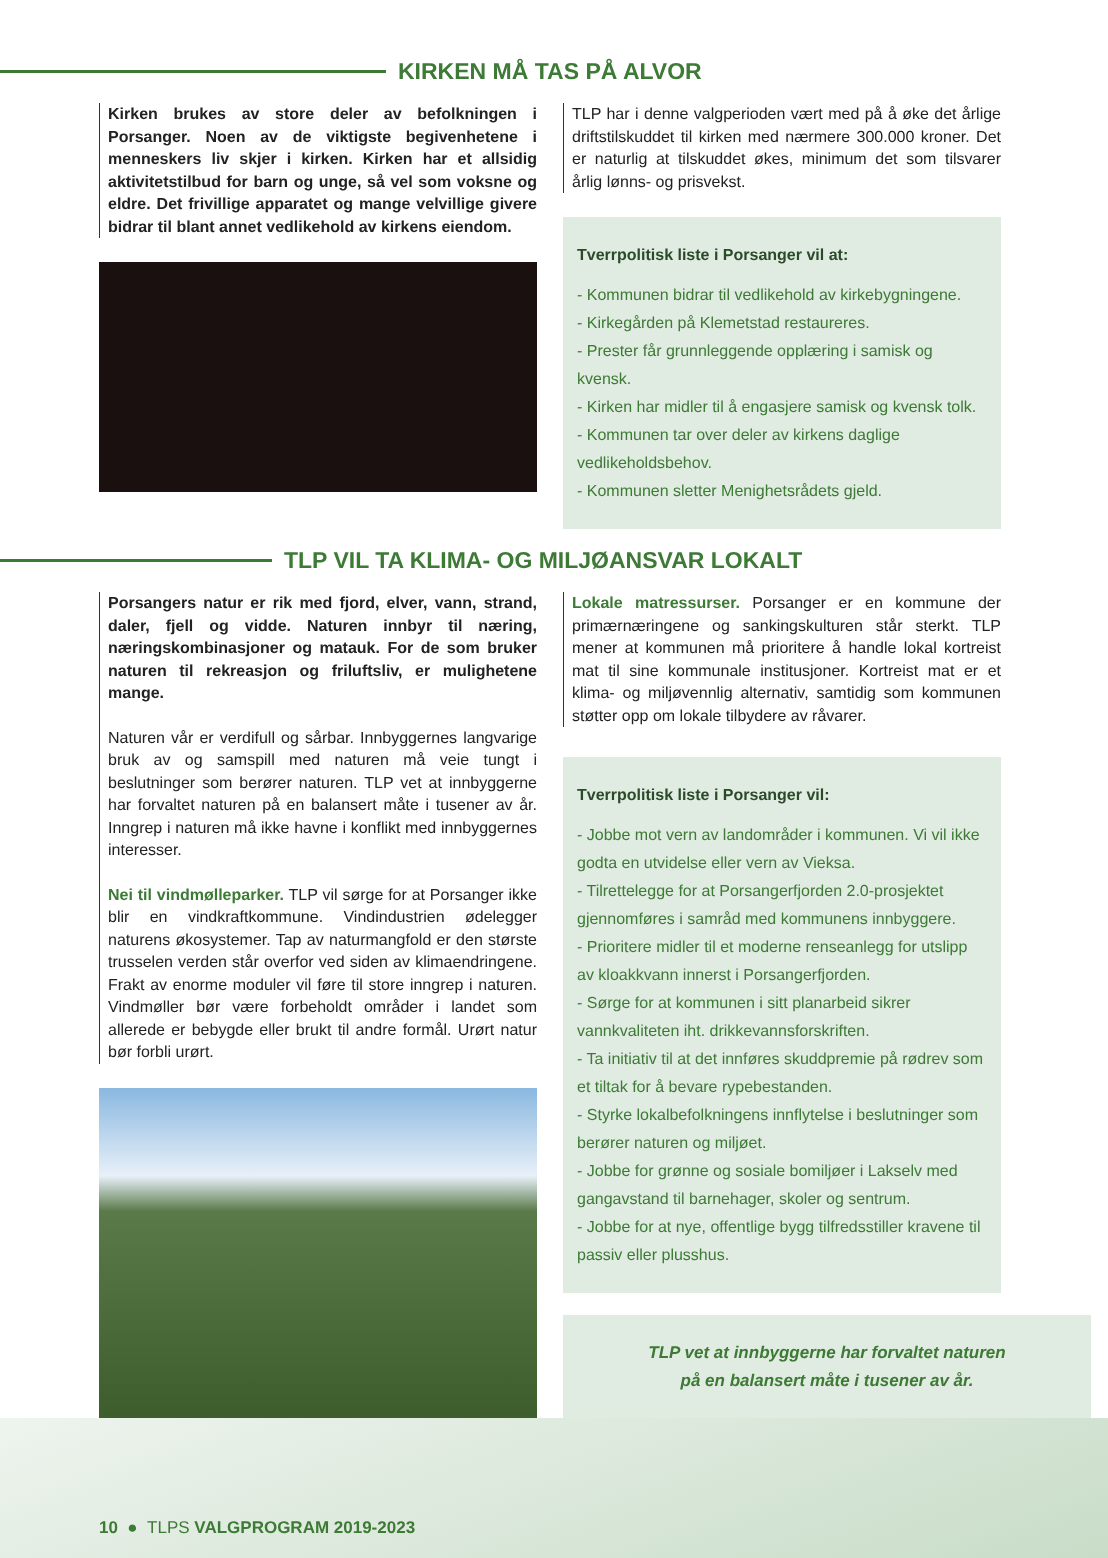KIRKEN MÅ TAS PÅ ALVOR
Kirken brukes av store deler av befolkningen i Porsanger. Noen av de viktigste begivenhetene i menneskers liv skjer i kirken. Kirken har et allsidig aktivitetstilbud for barn og unge, så vel som voksne og eldre. Det frivillige apparatet og mange velvillige givere bidrar til blant annet vedlikehold av kirkens eiendom.
TLP har i denne valgperioden vært med på å øke det årlige driftstilskuddet til kirken med nærmere 300.000 kroner. Det er naturlig at tilskuddet økes, minimum det som tilsvarer årlig lønns- og prisvekst.
Tverrpolitisk liste i Porsanger vil at:
- Kommunen bidrar til vedlikehold av kirkebygningene.
- Kirkegården på Klemetstad restaureres.
- Prester får grunnleggende opplæring i samisk og kvensk.
- Kirken har midler til å engasjere samisk og kvensk tolk.
- Kommunen tar over deler av kirkens daglige vedlikeholdsbehov.
- Kommunen sletter Menighetsrådets gjeld.
TLP VIL TA KLIMA- OG MILJØANSVAR LOKALT
Porsangers natur er rik med fjord, elver, vann, strand, daler, fjell og vidde. Naturen innbyr til næring, næringskombinasjoner og matauk. For de som bruker naturen til rekreasjon og friluftsliv, er mulighetene mange.
Naturen vår er verdifull og sårbar. Innbyggernes langvarige bruk av og samspill med naturen må veie tungt i beslutninger som berører naturen. TLP vet at innbyggerne har forvaltet naturen på en balansert måte i tusener av år. Inngrep i naturen må ikke havne i konflikt med innbyggernes interesser.
Nei til vindmølleparker. TLP vil sørge for at Porsanger ikke blir en vindkraftkommune. Vindindustrien ødelegger naturens økosystemer. Tap av naturmangfold er den største trusselen verden står overfor ved siden av klimaendringene. Frakt av enorme moduler vil føre til store inngrep i naturen. Vindmøller bør være forbeholdt områder i landet som allerede er bebygde eller brukt til andre formål. Urørt natur bør forbli urørt.
Lokale matressurser. Porsanger er en kommune der primærnæringene og sankingskulturen står sterkt. TLP mener at kommunen må prioritere å handle lokal kortreist mat til sine kommunale institusjoner. Kortreist mat er et klima- og miljøvennlig alternativ, samtidig som kommunen støtter opp om lokale tilbydere av råvarer.
Tverrpolitisk liste i Porsanger vil:
- Jobbe mot vern av landområder i kommunen. Vi vil ikke godta en utvidelse eller vern av Vieksa.
- Tilrettelegge for at Porsangerfjorden 2.0-prosjektet gjennomføres i samråd med kommunens innbyggere.
- Prioritere midler til et moderne renseanlegg for utslipp av kloakkvann innerst i Porsangerfjorden.
- Sørge for at kommunen i sitt planarbeid sikrer vannkvaliteten iht. drikkevannsforskriften.
- Ta initiativ til at det innføres skuddpremie på rødrev som et tiltak for å bevare rypebestanden.
- Styrke lokalbefolkningens innflytelse i beslutninger som berører naturen og miljøet.
- Jobbe for grønne og sosiale bomiljøer i Lakselv med gangavstand til barnehager, skoler og sentrum.
- Jobbe for at nye, offentlige bygg tilfredsstiller kravene til passiv eller plusshus.
TLP vet at innbyggerne har forvaltet naturen
på en balansert måte i tusener av år.
10 ● TLPS VALGPROGRAM 2019-2023